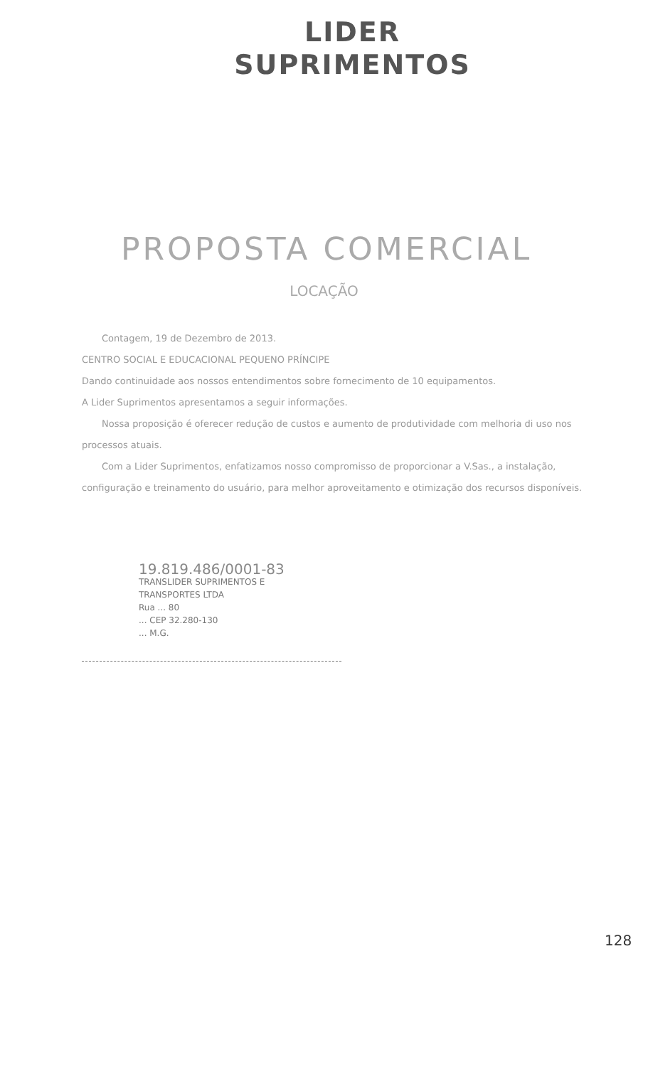LIDER
SUPRIMENTOS
PROPOSTA COMERCIAL
LOCAÇÃO
Contagem, 19 de Dezembro de 2013.
CENTRO SOCIAL E EDUCACIONAL PEQUENO PRÍNCIPE
Dando continuidade aos nossos entendimentos sobre fornecimento de 10 equipamentos.
A Lider Suprimentos apresentamos a seguir informações.
Nossa proposição é oferecer redução de custos e aumento de produtividade com melhoria di uso nos processos atuais.
Com a Lider Suprimentos, enfatizamos nosso compromisso de proporcionar a V.Sas., a instalação, configuração e treinamento do usuário, para melhor aproveitamento e otimização dos recursos disponíveis.
19.819.486/0001-83
TRANSLIDER SUPRIMENTOS E TRANSPORTES LTDA
Rua ... 80
... CEP 32.280-130
... M.G.
128